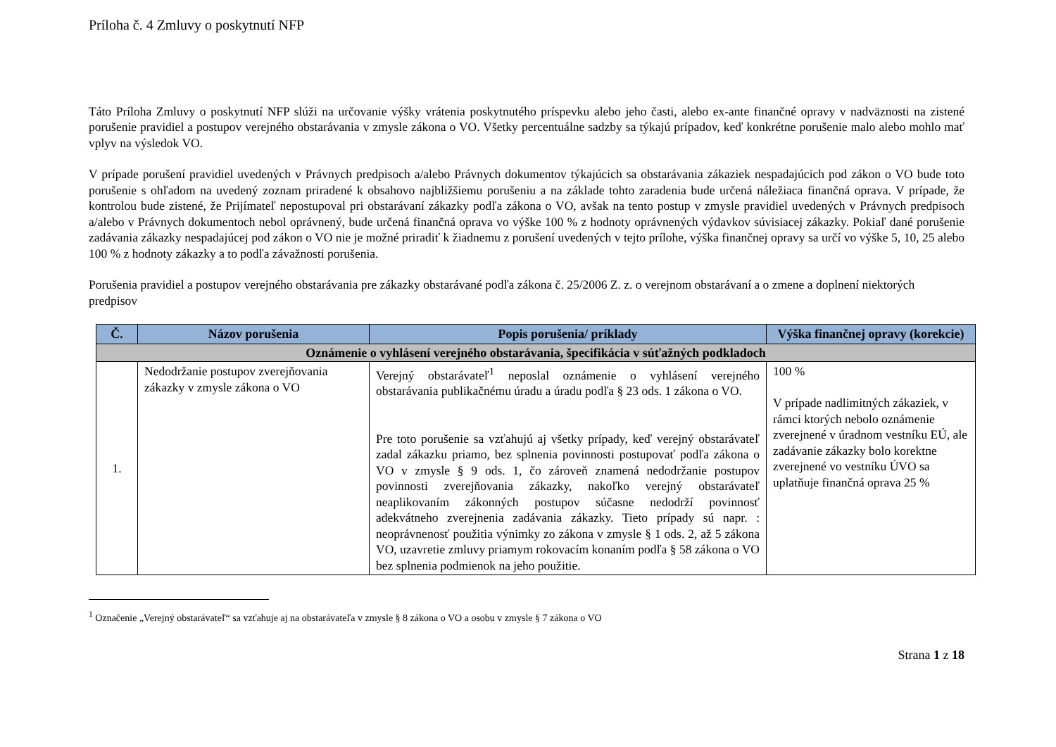Príloha č. 4 Zmluvy o poskytnutí NFP
Táto Príloha Zmluvy o poskytnutí NFP slúži na určovanie výšky vrátenia poskytnutého príspevku alebo jeho časti, alebo ex-ante finančné opravy v nadväznosti na zistené porušenie pravidiel a postupov verejného obstarávania v zmysle zákona o VO. Všetky percentuálne sadzby sa týkajú prípadov, keď konkrétne porušenie malo alebo mohlo mať vplyv na výsledok VO.
V prípade porušení pravidiel uvedených v Právnych predpisoch a/alebo Právnych dokumentov týkajúcich sa obstarávania zákaziek nespadajúcich pod zákon o VO bude toto porušenie s ohľadom na uvedený zoznam priradené k obsahovo najbližšiemu porušeniu a na základe tohto zaradenia bude určená náležiaca finančná oprava. V prípade, že kontrolou bude zistené, že Prijímateľ nepostupoval pri obstarávaní zákazky podľa zákona o VO, avšak na tento postup v zmysle pravidiel uvedených v Právnych predpisoch a/alebo v Právnych dokumentoch nebol oprávnený, bude určená finančná oprava vo výške 100 % z hodnoty oprávnených výdavkov súvisiacej zákazky. Pokiaľ dané porušenie zadávania zákazky nespadajúcej pod zákon o VO nie je možné priradiť k žiadnemu z porušení uvedených v tejto prílohe, výška finančnej opravy sa určí vo výške 5, 10, 25 alebo 100 % z hodnoty zákazky a to podľa závažnosti porušenia.
Porušenia pravidiel a postupov verejného obstarávania pre zákazky obstarávané podľa zákona č. 25/2006 Z. z. o verejnom obstarávaní a o zmene a doplnení niektorých predpisov
| Č. | Názov porušenia | Popis porušenia/ príklady | Výška finančnej opravy (korekcie) |
| --- | --- | --- | --- |
| Oznámenie o vyhlásení verejného obstarávania, špecifikácia v súťažných podkladoch | | | |
| 1. | Nedodržanie postupov zverejňovania zákazky v zmysle zákona o VO | Verejný obstarávateľ<sup>1</sup> neposlal oznámenie o vyhlásení verejného obstarávania publikačnému úradu a úradu podľa § 23 ods. 1 zákona o VO. Pre toto porušenie sa vzťahujú aj všetky prípady, keď verejný obstarávateľ zadal zákazku priamo, bez splnenia povinnosti postupovať podľa zákona o VO v zmysle § 9 ods. 1, čo zároveň znamená nedodržanie postupov povinnosti zverejňovania zákazky, nakoľko verejný obstarávateľ neaplikovaním zákonných postupov súčasne nedodrží povinnosť adekvátneho zverejnenia zadávania zákazky. Tieto prípady sú napr. : neoprávnenosť použitia výnimky zo zákona v zmysle § 1 ods. 2, až 5 zákona VO, uzavretie zmluvy priamym rokovacím konaním podľa § 58 zákona o VO bez splnenia podmienok na jeho použitie. | 100 % V prípade nadlimitných zákaziek, v rámci ktorých nebolo oznámenie zverejnené v úradnom vestníku EÚ, ale zadávanie zákazky bolo korektne zverejnené vo vestníku ÚVO sa uplatňuje finančná oprava 25 % |
<sup>1</sup> Označenie „Verejný obstarávateľ“ sa vzťahuje aj na obstarávateľa v zmysle § 8 zákona o VO a osobu v zmysle § 7 zákona o VO
Strana 1 z 18